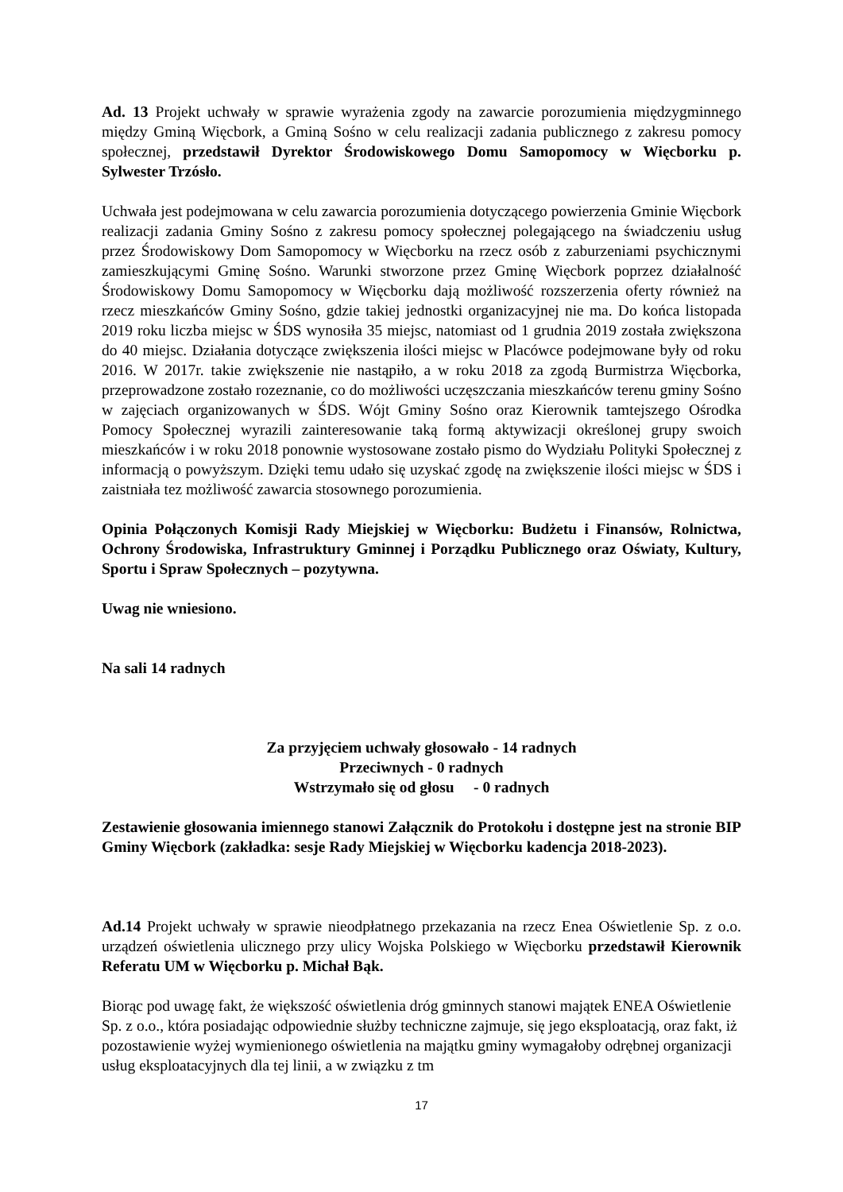Ad. 13 Projekt uchwały w sprawie wyrażenia zgody na zawarcie porozumienia międzygminnego między Gminą Więcbork, a Gminą Sośno w celu realizacji zadania publicznego z zakresu pomocy społecznej, przedstawił Dyrektor Środowiskowego Domu Samopomocy w Więcborku p. Sylwester Trzósło.
Uchwała jest podejmowana w celu zawarcia porozumienia dotyczącego powierzenia Gminie Więcbork realizacji zadania Gminy Sośno z zakresu pomocy społecznej polegającego na świadczeniu usług przez Środowiskowy Dom Samopomocy w Więcborku na rzecz osób z zaburzeniami psychicznymi zamieszkującymi Gminę Sośno. Warunki stworzone przez Gminę Więcbork poprzez działalność Środowiskowy Domu Samopomocy w Więcborku dają możliwość rozszerzenia oferty również na rzecz mieszkańców Gminy Sośno, gdzie takiej jednostki organizacyjnej nie ma. Do końca listopada 2019 roku liczba miejsc w ŚDS wynosiła 35 miejsc, natomiast od 1 grudnia 2019 została zwiększona do 40 miejsc. Działania dotyczące zwiększenia ilości miejsc w Placówce podejmowane były od roku 2016. W 2017r. takie zwiększenie nie nastąpiło, a w roku 2018 za zgodą Burmistrza Więcborka, przeprowadzone zostało rozeznanie, co do możliwości uczęszczania mieszkańców terenu gminy Sośno w zajęciach organizowanych w ŚDS. Wójt Gminy Sośno oraz Kierownik tamtejszego Ośrodka Pomocy Społecznej wyrazili zainteresowanie taką formą aktywizacji określonej grupy swoich mieszkańców i w roku 2018 ponownie wystosowane zostało pismo do Wydziału Polityki Społecznej z informacją o powyższym. Dzięki temu udało się uzyskać zgodę na zwiększenie ilości miejsc w ŚDS i zaistniała tez możliwość zawarcia stosownego porozumienia.
Opinia Połączonych Komisji Rady Miejskiej w Więcborku: Budżetu i Finansów, Rolnictwa, Ochrony Środowiska, Infrastruktury Gminnej i Porządku Publicznego oraz Oświaty, Kultury, Sportu i Spraw Społecznych – pozytywna.
Uwag nie wniesiono.
Na sali 14 radnych
Za przyjęciem uchwały głosowało - 14 radnych
Przeciwnych - 0 radnych
Wstrzymało się od głosu - 0 radnych
Zestawienie głosowania imiennego stanowi Załącznik do Protokołu i dostępne jest na stronie BIP Gminy Więcbork (zakładka: sesje Rady Miejskiej w Więcborku kadencja 2018-2023).
Ad.14 Projekt uchwały w sprawie nieodpłatnego przekazania na rzecz Enea Oświetlenie Sp. z o.o. urządzeń oświetlenia ulicznego przy ulicy Wojska Polskiego w Więcborku przedstawił Kierownik Referatu UM w Więcborku p. Michał Bąk.
Biorąc pod uwagę fakt, że większość oświetlenia dróg gminnych stanowi majątek ENEA Oświetlenie Sp. z o.o., która posiadając odpowiednie służby techniczne zajmuje, się jego eksploatacją, oraz fakt, iż pozostawienie wyżej wymienionego oświetlenia na majątku gminy wymagałoby odrębnej organizacji usług eksploatacyjnych dla tej linii, a w związku z tm
17